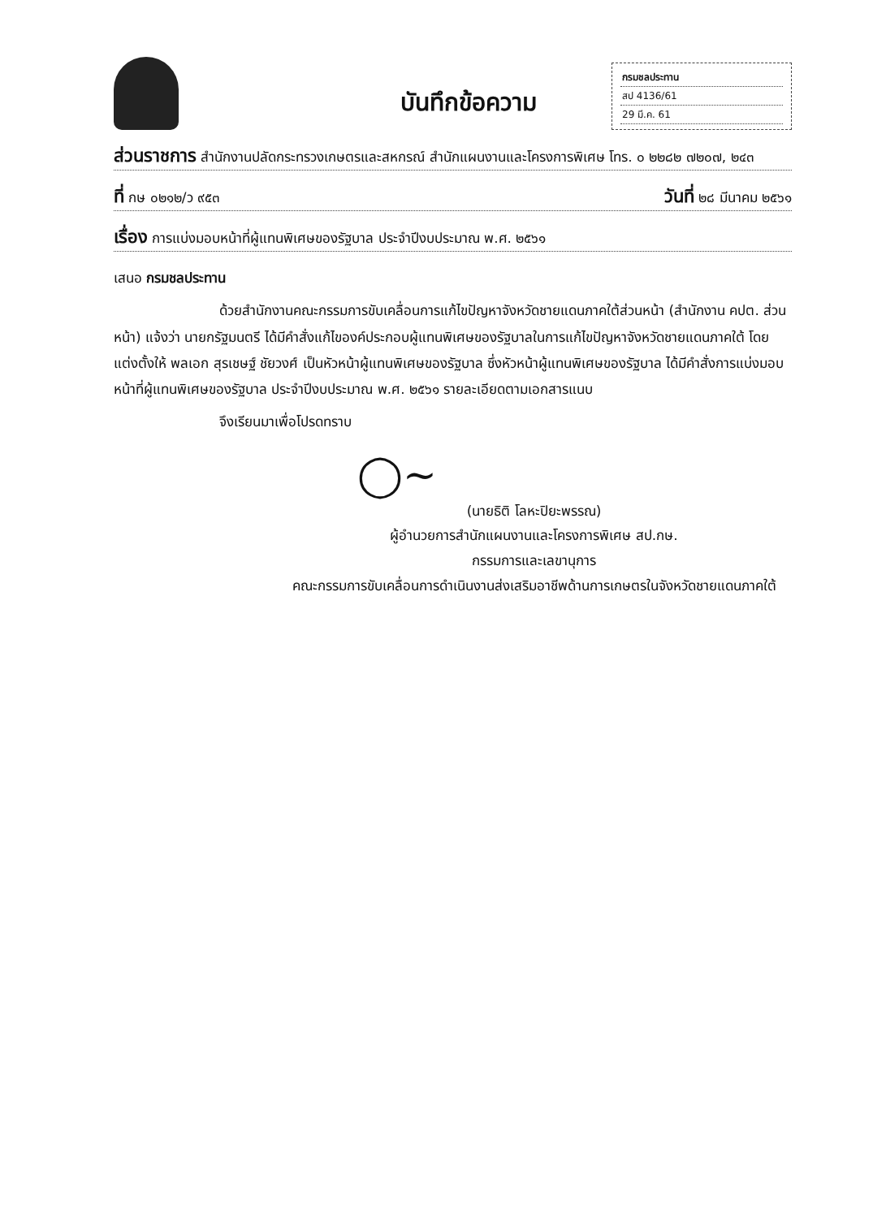บันทึกข้อความ
กรมชลประทาน
สป 4136/61
29 มี.ค. 61
ส่วนราชการ สำนักงานปลัดกระทรวงเกษตรและสหกรณ์ สำนักแผนงานและโครงการพิเศษ โทร. ๐ ๒๒๘๒ ๗๒๐๗, ๒๔๓
ที่ กษ ๐๒๑๒/ว ๙๕๓ วันที่ ๒๘ มีนาคม ๒๕๖๑
เรื่อง การแบ่งมอบหน้าที่ผู้แทนพิเศษของรัฐบาล ประจำปีงบประมาณ พ.ศ. ๒๕๖๑
เสนอ กรมชลประทาน
ด้วยสำนักงานคณะกรรมการขับเคลื่อนการแก้ไขปัญหาจังหวัดชายแดนภาคใต้ส่วนหน้า (สำนักงาน คปต. ส่วนหน้า) แจ้งว่า นายกรัฐมนตรี ได้มีคำสั่งแก้ไของค์ประกอบผู้แทนพิเศษของรัฐบาลในการแก้ไขปัญหาจังหวัดชายแดนภาคใต้ โดยแต่งตั้งให้ พลเอก สุรเชษฐ์ ชัยวงศ์ เป็นหัวหน้าผู้แทนพิเศษของรัฐบาล ซึ่งหัวหน้าผู้แทนพิเศษของรัฐบาล ได้มีคำสั่งการแบ่งมอบหน้าที่ผู้แทนพิเศษของรัฐบาล ประจำปีงบประมาณ พ.ศ. ๒๕๖๑ รายละเอียดตามเอกสารแนบ
จึงเรียนมาเพื่อโปรดทราบ
◯~
(นายธิติ โลหะปิยะพรรณ)
ผู้อำนวยการสำนักแผนงานและโครงการพิเศษ สป.กษ.
กรรมการและเลขานุการ
คณะกรรมการขับเคลื่อนการดำเนินงานส่งเสริมอาชีพด้านการเกษตรในจังหวัดชายแดนภาคใต้